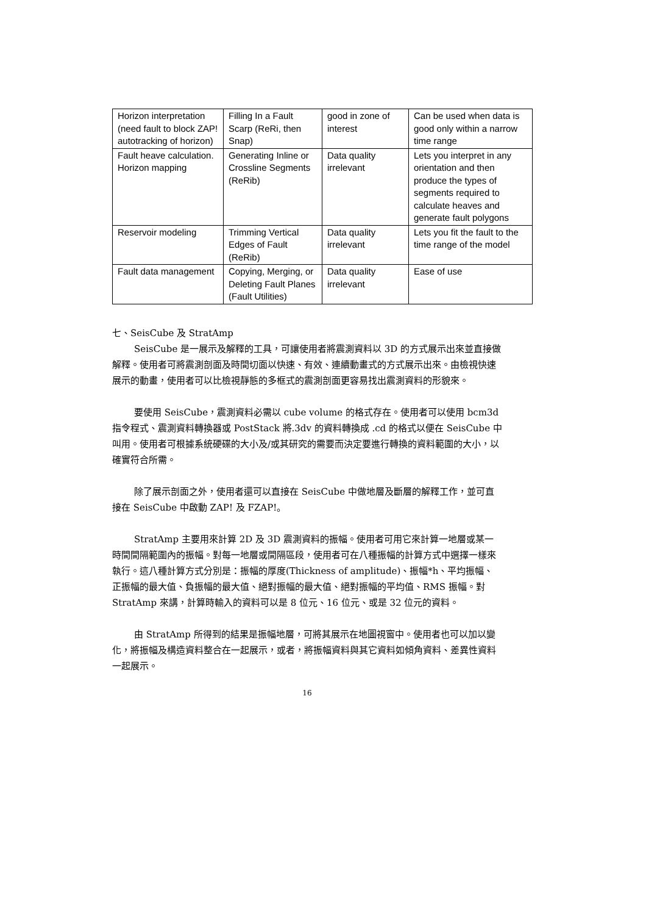| Horizon interpretation (need fault to block ZAP! autotracking of horizon) | Filling In a Fault Scarp (ReRi, then Snap) | good in zone of interest | Can be used when data is good only within a narrow time range |
| Fault heave calculation. Horizon mapping | Generating Inline or Crossline Segments (ReRib) | Data quality irrelevant | Lets you interpret in any orientation and then produce the types of segments required to calculate heaves and generate fault polygons |
| Reservoir modeling | Trimming Vertical Edges of Fault (ReRib) | Data quality irrelevant | Lets you fit the fault to the time range of the model |
| Fault data management | Copying, Merging, or Deleting Fault Planes (Fault Utilities) | Data quality irrelevant | Ease of use |
七、SeisCube 及 StratAmp
SeisCube 是一展示及解釋的工具，可讓使用者將震測資料以 3D 的方式展示出來並直接做解釋。使用者可將震測剖面及時間切面以快速、有效、連續動畫式的方式展示出來。由檢視快速展示的動畫，使用者可以比檢視靜態的多框式的震測剖面更容易找出震測資料的形貌來。
要使用 SeisCube，震測資料必需以 cube volume 的格式存在。使用者可以使用 bcm3d 指令程式、震測資料轉換器或 PostStack 將.3dv 的資料轉換成 .cd 的格式以便在 SeisCube 中叫用。使用者可根據系統硬碟的大小及/或其研究的需要而決定要進行轉換的資料範圍的大小，以確實符合所需。
除了展示剖面之外，使用者還可以直接在 SeisCube 中做地層及斷層的解釋工作，並可直接在 SeisCube 中啟動 ZAP! 及 FZAP!。
StratAmp 主要用來計算 2D 及 3D 震測資料的振幅。使用者可用它來計算一地層或某一時間間隔範圍內的振幅。對每一地層或間隔區段，使用者可在八種振幅的計算方式中選擇一樣來執行。這八種計算方式分別是：振幅的厚度(Thickness of amplitude)、振幅*h、平均振幅、正振幅的最大值、負振幅的最大值、絕對振幅的最大值、絕對振幅的平均值、RMS 振幅。對 StratAmp 來講，計算時輸入的資料可以是 8 位元、16 位元、或是 32 位元的資料。
由 StratAmp 所得到的結果是振幅地層，可將其展示在地圖視窗中。使用者也可以加以變化，將振幅及構造資料整合在一起展示，或者，將振幅資料與其它資料如傾角資料、差異性資料一起展示。
16